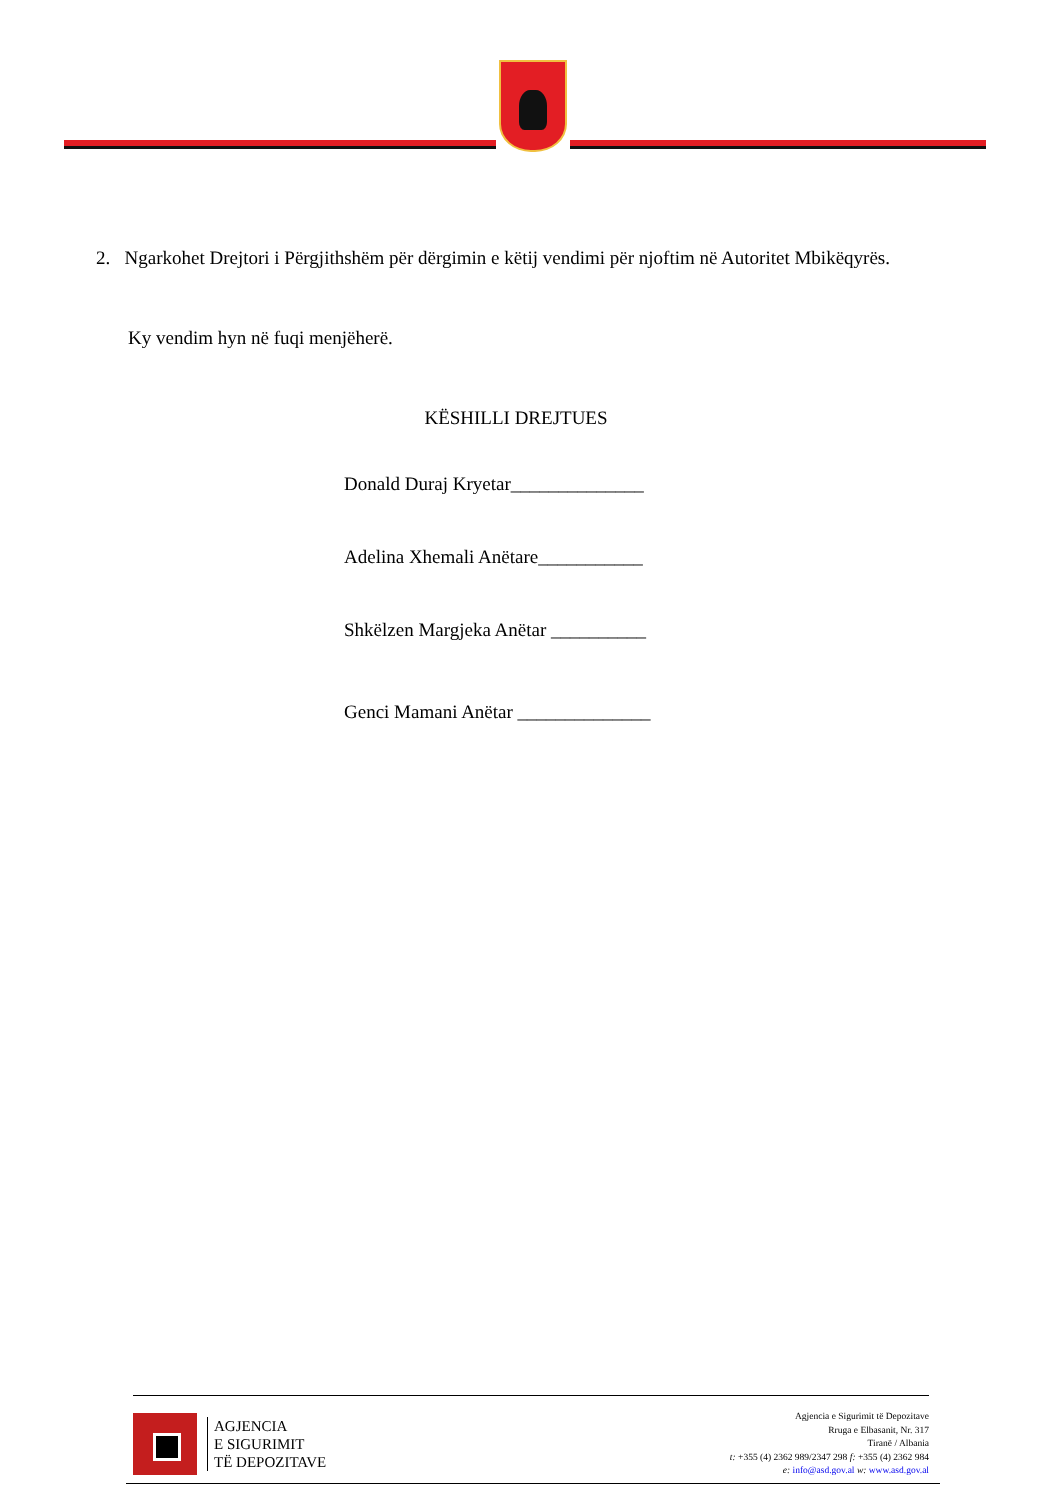2. Ngarkohet Drejtori i Përgjithshëm për dërgimin e këtij vendimi për njoftim në Autoritet Mbikëqyrës.
Ky vendim hyn në fuqi menjëherë.
KËSHILLI DREJTUES
Donald Duraj Kryetar______________
Adelina Xhemali Anëtare___________
Shkëlzen Margjeka Anëtar __________
Genci Mamani Anëtar ______________
AGJENCIA
E SIGURIMIT
TË DEPOZITAVE
Agjencia e Sigurimit të Depozitave
Rruga e Elbasanit, Nr. 317
Tiranë / Albania
t: +355 (4) 2362 989/2347 298 f: +355 (4) 2362 984
e: info@asd.gov.al w: www.asd.gov.al